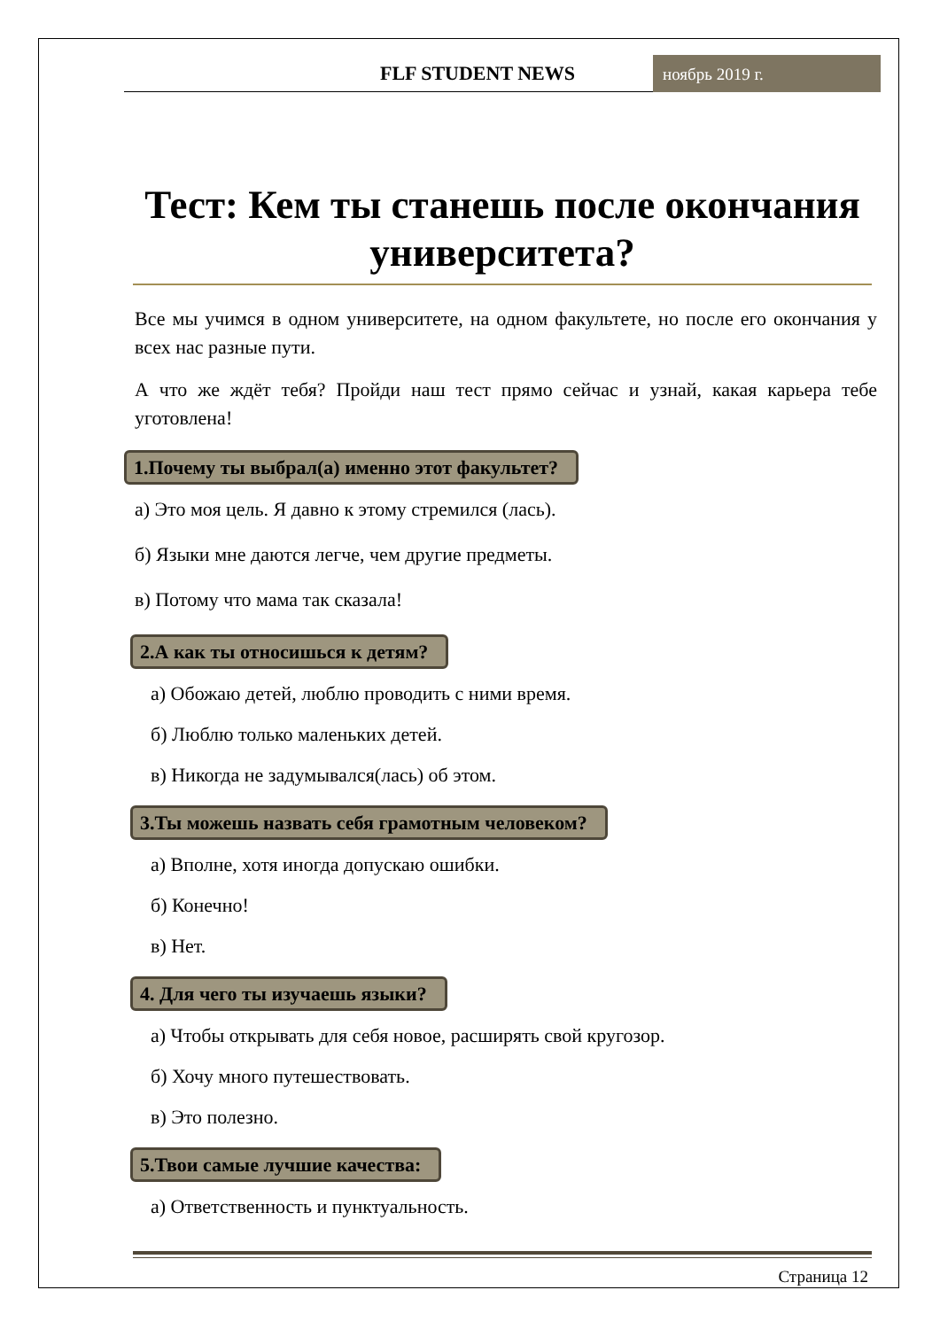FLF STUDENT NEWS
ноябрь 2019 г.
Тест: Кем ты станешь после окончания университета?
Все мы учимся в одном университете, на одном факультете, но после его окончания у всех нас разные пути.
А что же ждёт тебя? Пройди наш тест прямо сейчас и узнай, какая карьера тебе уготовлена!
1.Почему ты выбрал(а) именно этот факультет?
а) Это моя цель. Я давно к этому стремился (лась).
б) Языки мне даются легче, чем другие предметы.
в) Потому что мама так сказала!
2.А как ты относишься к детям?
а) Обожаю детей, люблю проводить с ними время.
б) Люблю только маленьких детей.
в) Никогда не задумывался(лась) об этом.
3.Ты можешь назвать себя грамотным человеком?
а) Вполне, хотя иногда допускаю ошибки.
б) Конечно!
в) Нет.
4. Для чего ты изучаешь языки?
а) Чтобы открывать для себя новое, расширять свой кругозор.
б) Хочу много путешествовать.
в) Это полезно.
5.Твои самые лучшие качества:
а) Ответственность и пунктуальность.
Страница 12